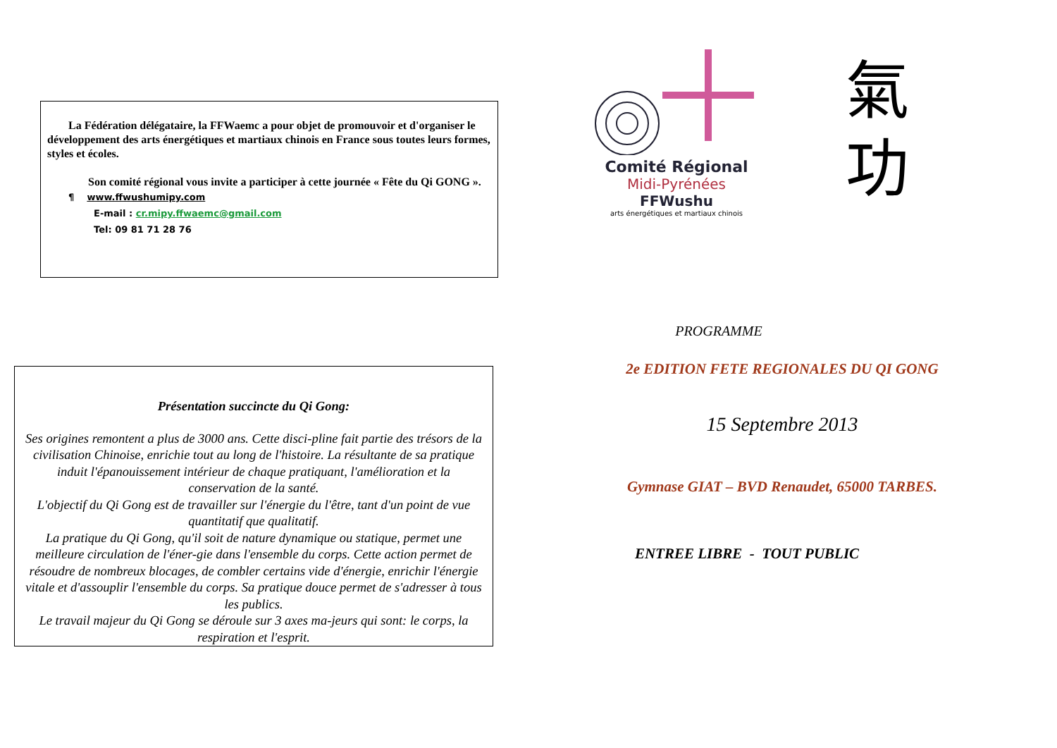La Fédération délégataire, la FFWaemc a pour objet de promouvoir et d'organiser le développement des arts énergétiques et martiaux chinois en France sous toutes leurs formes, styles et écoles.
Son comité régional vous invite a participer à cette journée « Fête du Qi GONG ».
¶ www.ffwushumipy.com
E-mail : cr.mipy.ffwaemc@gmail.com
Tel: 09 81 71 28 76
Présentation succincte du Qi Gong:
Ses origines remontent a plus de 3000 ans. Cette disci-pline fait partie des trésors de la civilisation Chinoise, enrichie tout au long de l'histoire. La résultante de sa pratique induit l'épanouissement intérieur de chaque pratiquant, l'amélioration et la conservation de la santé.
L'objectif du Qi Gong est de travailler sur l'énergie du l'être, tant d'un point de vue quantitatif que qualitatif.
La pratique du Qi Gong, qu'il soit de nature dynamique ou statique, permet une meilleure circulation de l'éner-gie dans l'ensemble du corps. Cette action permet de résoudre de nombreux blocages, de combler certains vide d'énergie, enrichir l'énergie vitale et d'assouplir l'ensemble du corps. Sa pratique douce permet de s'adresser à tous les publics.
Le travail majeur du Qi Gong se déroule sur 3 axes ma-jeurs qui sont: le corps, la respiration et l'esprit.
Comité Régional
Midi-Pyrénées
FFWushu
arts énergétiques et martiaux chinois
氣
功
PROGRAMME
2e EDITION FETE REGIONALES DU QI GONG
15 Septembre 2013
Gymnase GIAT – BVD Renaudet, 65000 TARBES.
ENTREE LIBRE - TOUT PUBLIC